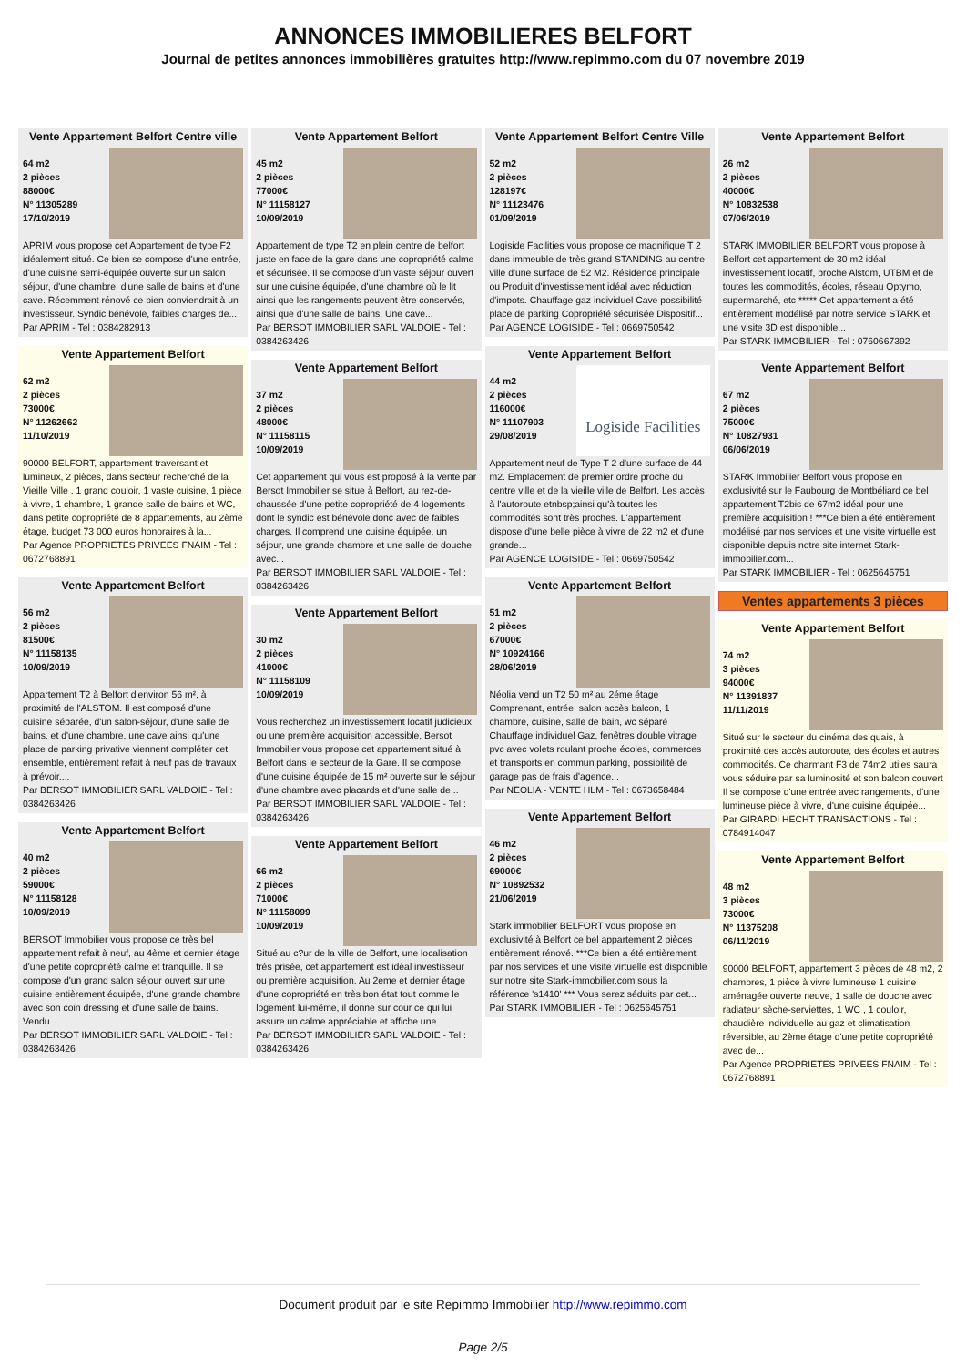ANNONCES IMMOBILIERES BELFORT
Journal de petites annonces immobilières gratuites http://www.repimmo.com du 07 novembre 2019
Vente Appartement Belfort Centre ville
64 m2
2 pièces
88000€
N° 11305289
17/10/2019
APRIM vous propose cet Appartement de type F2 idéalement situé. Ce bien se compose d'une entrée, d'une cuisine semi-équipée ouverte sur un salon séjour, d'une chambre, d'une salle de bains et d'une cave. Récemment rénové ce bien conviendrait à un investisseur. Syndic bénévole, faibles charges de...
Par APRIM - Tel : 0384282913
Vente Appartement Belfort
62 m2
2 pièces
73000€
N° 11262662
11/10/2019
90000 BELFORT, appartement traversant et lumineux, 2 pièces, dans secteur recherché de la Vieille Ville , 1 grand couloir, 1 vaste cuisine, 1 pièce à vivre, 1 chambre, 1 grande salle de bains et WC, dans petite copropriété de 8 appartements, au 2ème étage, budget 73 000 euros honoraires à la...
Par Agence PROPRIETES PRIVEES FNAIM - Tel : 0672768891
Vente Appartement Belfort
56 m2
2 pièces
81500€
N° 11158135
10/09/2019
Appartement T2 à Belfort d'environ 56 m², à proximité de l'ALSTOM. Il est composé d'une cuisine séparée, d'un salon-séjour, d'une salle de bains, et d'une chambre, une cave ainsi qu'une place de parking privative viennent compléter cet ensemble, entièrement refait à neuf pas de travaux à prévoir....
Par BERSOT IMMOBILIER SARL VALDOIE - Tel : 0384263426
Vente Appartement Belfort
40 m2
2 pièces
59000€
N° 11158128
10/09/2019
BERSOT Immobilier vous propose ce très bel appartement refait à neuf, au 4ème et dernier étage d'une petite copropriété calme et tranquille. Il se compose d'un grand salon séjour ouvert sur une cuisine entièrement équipée, d'une grande chambre avec son coin dressing et d'une salle de bains. Vendu...
Par BERSOT IMMOBILIER SARL VALDOIE - Tel : 0384263426
Vente Appartement Belfort
45 m2
2 pièces
77000€
N° 11158127
10/09/2019
Appartement de type T2 en plein centre de belfort juste en face de la gare dans une copropriété calme et sécurisée. Il se compose d'un vaste séjour ouvert sur une cuisine équipée, d'une chambre où le lit ainsi que les rangements peuvent être conservés, ainsi que d'une salle de bains. Une cave...
Par BERSOT IMMOBILIER SARL VALDOIE - Tel : 0384263426
Vente Appartement Belfort
37 m2
2 pièces
48000€
N° 11158115
10/09/2019
Cet appartement qui vous est proposé à la vente par Bersot Immobilier se situe à Belfort, au rez-de-chaussée d'une petite copropriété de 4 logements dont le syndic est bénévole donc avec de faibles charges. Il comprend une cuisine équipée, un séjour, une grande chambre et une salle de douche avec...
Par BERSOT IMMOBILIER SARL VALDOIE - Tel : 0384263426
Vente Appartement Belfort
30 m2
2 pièces
41000€
N° 11158109
10/09/2019
Vous recherchez un investissement locatif judicieux ou une première acquisition accessible, Bersot Immobilier vous propose cet appartement situé à Belfort dans le secteur de la Gare. Il se compose d'une cuisine équipée de 15 m² ouverte sur le séjour d'une chambre avec placards et d'une salle de...
Par BERSOT IMMOBILIER SARL VALDOIE - Tel : 0384263426
Vente Appartement Belfort
66 m2
2 pièces
71000€
N° 11158099
10/09/2019
Situé au c?ur de la ville de Belfort, une localisation très prisée, cet appartement est idéal investisseur ou première acquisition. Au 2eme et dernier étage d'une copropriété en très bon état tout comme le logement lui-même, il donne sur cour ce qui lui assure un calme appréciable et affiche une...
Par BERSOT IMMOBILIER SARL VALDOIE - Tel : 0384263426
Vente Appartement Belfort Centre Ville
52 m2
2 pièces
128197€
N° 11123476
01/09/2019
Logiside Facilities vous propose ce magnifique T 2 dans immeuble de très grand STANDING au centre ville d'une surface de 52 M2. Résidence principale ou Produit d'investissement idéal avec réduction d'impots. Chauffage gaz individuel Cave possibilité place de parking Copropriété sécurisée Dispositif...
Par AGENCE LOGISIDE - Tel : 0669750542
Vente Appartement Belfort
44 m2
2 pièces
116000€
N° 11107903
29/08/2019
Logiside Facilities
Appartement neuf de Type T 2 d'une surface de 44 m2. Emplacement de premier ordre proche du centre ville et de la vieille ville de Belfort. Les accès à l'autoroute etnbsp;ainsi qu'à toutes les commodités sont très proches. L'appartement dispose d'une belle pièce à vivre de 22 m2 et d'une grande...
Par AGENCE LOGISIDE - Tel : 0669750542
Vente Appartement Belfort
51 m2
2 pièces
67000€
N° 10924166
28/06/2019
Néolia vend un T2 50 m² au 2éme étage Comprenant, entrée, salon accès balcon, 1 chambre, cuisine, salle de bain, wc séparé Chauffage individuel Gaz, fenêtres double vitrage pvc avec volets roulant proche écoles, commerces et transports en commun parking, possibilité de garage pas de frais d'agence...
Par NEOLIA - VENTE HLM - Tel : 0673658484
Vente Appartement Belfort
46 m2
2 pièces
69000€
N° 10892532
21/06/2019
Stark immobilier BELFORT vous propose en exclusivité à Belfort ce bel appartement 2 pièces entièrement rénové. ***Ce bien a été entièrement par nos services et une visite virtuelle est disponible sur notre site Stark-immobilier.com sous la référence 's1410' *** Vous serez séduits par cet...
Par STARK IMMOBILIER - Tel : 0625645751
Vente Appartement Belfort
26 m2
2 pièces
40000€
N° 10832538
07/06/2019
STARK IMMOBILIER BELFORT vous propose à Belfort cet appartement de 30 m2 idéal investissement locatif, proche Alstom, UTBM et de toutes les commodités, écoles, réseau Optymo, supermarché, etc ***** Cet appartement a été entièrement modélisé par notre service STARK et une visite 3D est disponible...
Par STARK IMMOBILIER - Tel : 0760667392
Vente Appartement Belfort
67 m2
2 pièces
75000€
N° 10827931
06/06/2019
STARK Immobilier Belfort vous propose en exclusivité sur le Faubourg de Montbéliard ce bel appartement T2bis de 67m2 idéal pour une première acquisition ! ***Ce bien a été entièrement modélisé par nos services et une visite virtuelle est disponible depuis notre site internet Stark-immobilier.com...
Par STARK IMMOBILIER - Tel : 0625645751
Ventes appartements 3 pièces
Vente Appartement Belfort
74 m2
3 pièces
94000€
N° 11391837
11/11/2019
Situé sur le secteur du cinéma des quais, à proximité des accès autoroute, des écoles et autres commodités. Ce charmant F3 de 74m2 utiles saura vous séduire par sa luminosité et son balcon couvert Il se compose d'une entrée avec rangements, d'une lumineuse pièce à vivre, d'une cuisine équipée...
Par GIRARDI HECHT TRANSACTIONS - Tel : 0784914047
Vente Appartement Belfort
48 m2
3 pièces
73000€
N° 11375208
06/11/2019
90000 BELFORT, appartement 3 pièces de 48 m2, 2 chambres, 1 pièce à vivre lumineuse 1 cuisine aménagée ouverte neuve, 1 salle de douche avec radiateur sèche-serviettes, 1 WC , 1 couloir, chaudière individuelle au gaz et climatisation réversible, au 2ème étage d'une petite copropriété avec de...
Par Agence PROPRIETES PRIVEES FNAIM - Tel : 0672768891
Document produit par le site Repimmo Immobilier http://www.repimmo.com
Page 2/5